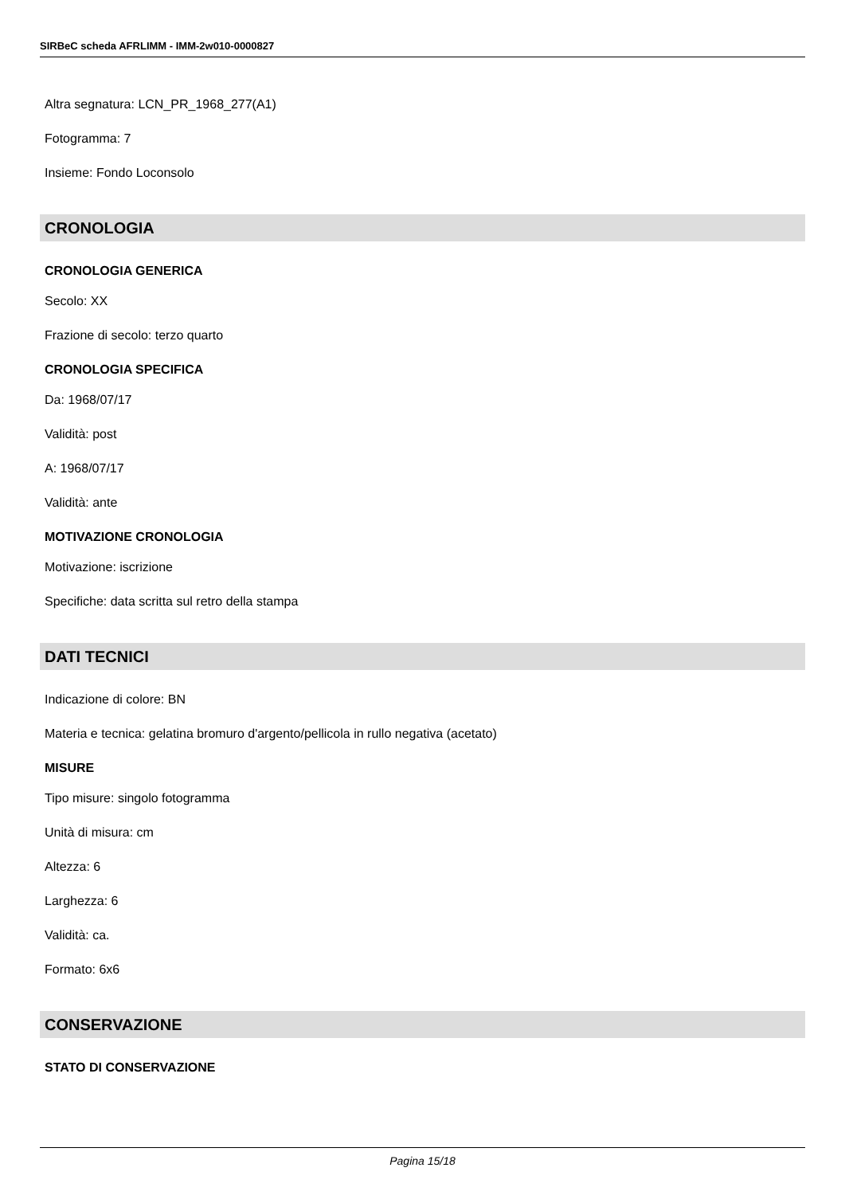SIRBeC scheda AFRLIMM - IMM-2w010-0000827
Altra segnatura: LCN_PR_1968_277(A1)
Fotogramma: 7
Insieme: Fondo Loconsolo
CRONOLOGIA
CRONOLOGIA GENERICA
Secolo: XX
Frazione di secolo: terzo quarto
CRONOLOGIA SPECIFICA
Da: 1968/07/17
Validità: post
A: 1968/07/17
Validità: ante
MOTIVAZIONE CRONOLOGIA
Motivazione: iscrizione
Specifiche: data scritta sul retro della stampa
DATI TECNICI
Indicazione di colore: BN
Materia e tecnica: gelatina bromuro d'argento/pellicola in rullo negativa (acetato)
MISURE
Tipo misure: singolo fotogramma
Unità di misura: cm
Altezza: 6
Larghezza: 6
Validità: ca.
Formato: 6x6
CONSERVAZIONE
STATO DI CONSERVAZIONE
Pagina 15/18